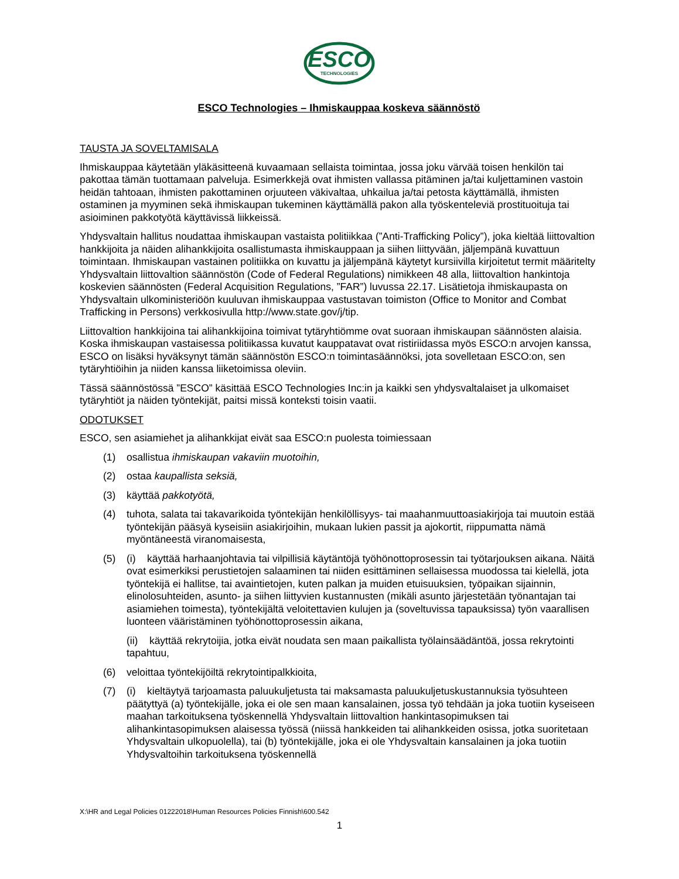ESCO
TECHNOLOGIES
ESCO Technologies – Ihmiskauppaa koskeva säännöstö
TAUSTA JA SOVELTAMISALA
Ihmiskauppaa käytetään yläkäsitteenä kuvaamaan sellaista toimintaa, jossa joku värvää toisen henkilön tai pakottaa tämän tuottamaan palveluja. Esimerkkejä ovat ihmisten vallassa pitäminen ja/tai kuljettaminen vastoin heidän tahtoaan, ihmisten pakottaminen orjuuteen väkivaltaa, uhkailua ja/tai petosta käyttämällä, ihmisten ostaminen ja myyminen sekä ihmiskaupan tukeminen käyttämällä pakon alla työskenteleviä prostituoituja tai asioiminen pakkotyötä käyttävissä liikkeissä.
Yhdysvaltain hallitus noudattaa ihmiskaupan vastaista politiikkaa (”Anti-Trafficking Policy”), joka kieltää liittovaltion hankkijoita ja näiden alihankkijoita osallistumasta ihmiskauppaan ja siihen liittyvään, jäljempänä kuvattuun toimintaan. Ihmiskaupan vastainen politiikka on kuvattu ja jäljempänä käytetyt kursiivilla kirjoitetut termit määritelty Yhdysvaltain liittovaltion säännöstön (Code of Federal Regulations) nimikkeen 48 alla, liittovaltion hankintoja koskevien säännösten (Federal Acquisition Regulations, ”FAR”) luvussa 22.17. Lisätietoja ihmiskaupasta on Yhdysvaltain ulkoministeriöön kuuluvan ihmiskauppaa vastustavan toimiston (Office to Monitor and Combat Trafficking in Persons) verkkosivulla http://www.state.gov/j/tip.
Liittovaltion hankkijoina tai alihankkijoina toimivat tytäryhtiömme ovat suoraan ihmiskaupan säännösten alaisia. Koska ihmiskaupan vastaisessa politiikassa kuvatut kauppatavat ovat ristiriidassa myös ESCO:n arvojen kanssa, ESCO on lisäksi hyväksynyt tämän säännöstön ESCO:n toimintasäännöksi, jota sovelletaan ESCO:on, sen tytäryhtiöihin ja niiden kanssa liiketoimissa oleviin.
Tässä säännöstössä ”ESCO” käsittää ESCO Technologies Inc:in ja kaikki sen yhdysvaltalaiset ja ulkomaiset tytäryhtiöt ja näiden työntekijät, paitsi missä konteksti toisin vaatii.
ODOTUKSET
ESCO, sen asiamiehet ja alihankkijat eivät saa ESCO:n puolesta toimiessaan
(1) osallistua ihmiskaupan vakaviin muotoihin,
(2) ostaa kaupallista seksiä,
(3) käyttää pakkotyötä,
(4) tuhota, salata tai takavarikoida työntekijän henkilöllisyys- tai maahanmuuttoasiakirjoja tai muutoin estää työntekijän pääsyä kyseisiin asiakirjoihin, mukaan lukien passit ja ajokortit, riippumatta nämä myöntäneestä viranomaisesta,
(5) (i) käyttää harhaanjohtavia tai vilpillisiä käytäntöjä työhönottoprosessin tai työtarjouksen aikana. Näitä ovat esimerkiksi perustietojen salaaminen tai niiden esittäminen sellaisessa muodossa tai kielellä, jota työntekijä ei hallitse, tai avaintietojen, kuten palkan ja muiden etuisuuksien, työpaikan sijainnin, elinolosuhteiden, asunto- ja siihen liittyvien kustannusten (mikäli asunto järjestetään työnantajan tai asiamiehen toimesta), työntekijältä veloitettavien kulujen ja (soveltuvissa tapauksissa) työn vaarallisen luonteen vääristäminen työhönottoprosessin aikana,
(ii) käyttää rekrytoijia, jotka eivät noudata sen maan paikallista työlainsäädäntöä, jossa rekrytointi tapahtuu,
(6) veloittaa työntekijöiltä rekrytointipalkkioita,
(7) (i) kieltäytyä tarjoamasta paluukuljetusta tai maksamasta paluukuljetuskustannuksia työsuhteen päätyttyä (a) työntekijälle, joka ei ole sen maan kansalainen, jossa työ tehdään ja joka tuotiin kyseiseen maahan tarkoituksena työskennellä Yhdysvaltain liittovaltion hankintasopimuksen tai alihankintasopimuksen alaisessa työssä (niissä hankkeiden tai alihankkeiden osissa, jotka suoritetaan Yhdysvaltain ulkopuolella), tai (b) työntekijälle, joka ei ole Yhdysvaltain kansalainen ja joka tuotiin Yhdysvaltoihin tarkoituksena työskennellä
X:\HR and Legal Policies 01222018\Human Resources Policies Finnish\600.542
1